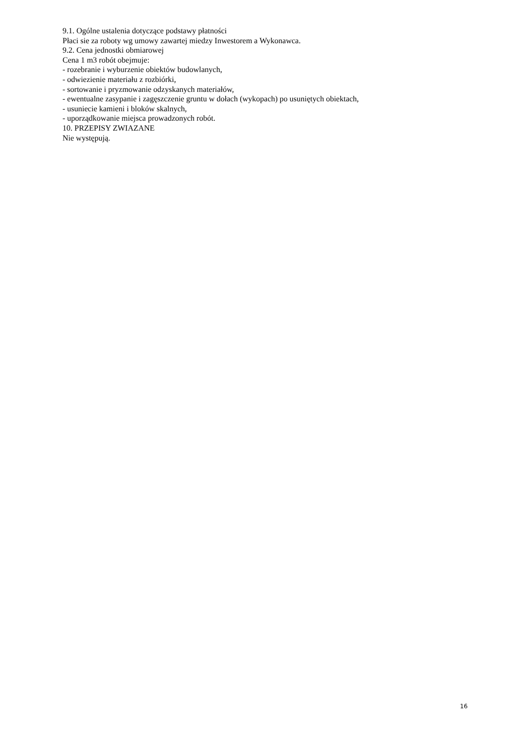9.1. Ogólne ustalenia dotyczące podstawy płatności
Płaci sie za roboty wg umowy zawartej miedzy Inwestorem a Wykonawca.
9.2. Cena jednostki obmiarowej
Cena 1 m3 robót obejmuje:
- rozebranie i wyburzenie obiektów budowlanych,
- odwiezienie materiału z rozbiórki,
- sortowanie i pryzmowanie odzyskanych materiałów,
- ewentualne zasypanie i zagęszczenie gruntu w dołach (wykopach) po usuniętych obiektach,
- usuniecie kamieni i bloków skalnych,
- uporządkowanie miejsca prowadzonych robót.
10. PRZEPISY ZWIAZANE
Nie występują.
16